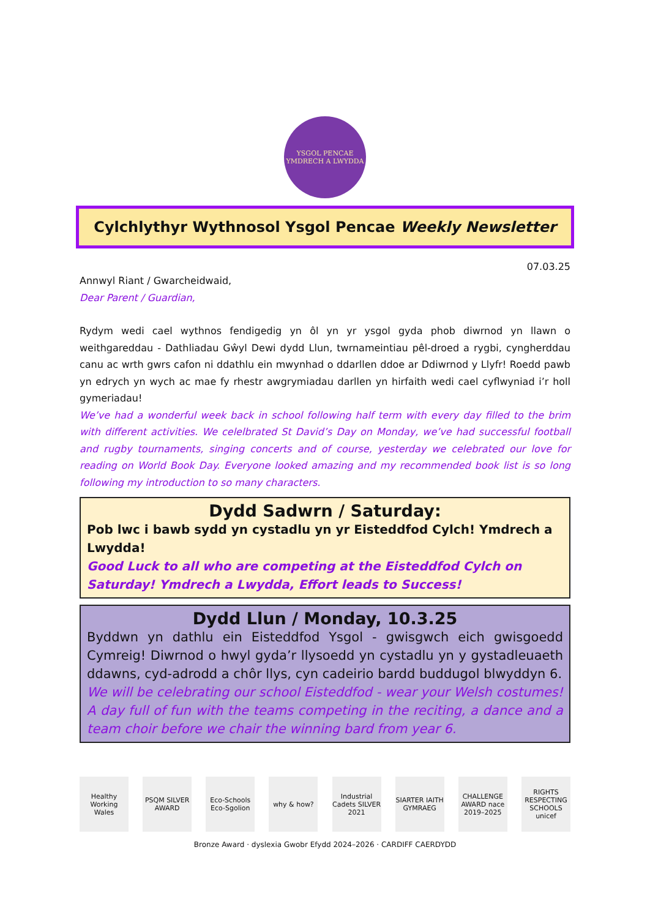YSGOL PENCAE
YMDRECH A LWYDDA
Cylchlythyr Wythnosol Ysgol Pencae Weekly Newsletter
07.03.25
Annwyl Riant / Gwarcheidwaid,
Dear Parent / Guardian,
Rydym wedi cael wythnos fendigedig yn ôl yn yr ysgol gyda phob diwrnod yn llawn o weithgareddau - Dathliadau Gŵyl Dewi dydd Llun, twrnameintiau pêl-droed a rygbi, cyngherddau canu ac wrth gwrs cafon ni ddathlu ein mwynhad o ddarllen ddoe ar Ddiwrnod y Llyfr! Roedd pawb yn edrych yn wych ac mae fy rhestr awgrymiadau darllen yn hirfaith wedi cael cyflwyniad i’r holl gymeriadau!
We’ve had a wonderful week back in school following half term with every day filled to the brim with different activities. We celelbrated St David’s Day on Monday, we’ve had successful football and rugby tournaments, singing concerts and of course, yesterday we celebrated our love for reading on World Book Day. Everyone looked amazing and my recommended book list is so long following my introduction to so many characters.
Dydd Sadwrn / Saturday:
Pob lwc i bawb sydd yn cystadlu yn yr Eisteddfod Cylch! Ymdrech a Lwydda!
Good Luck to all who are competing at the Eisteddfod Cylch on Saturday! Ymdrech a Lwydda, Effort leads to Success!
Dydd Llun / Monday, 10.3.25
Byddwn yn dathlu ein Eisteddfod Ysgol - gwisgwch eich gwisgoedd Cymreig! Diwrnod o hwyl gyda’r llysoedd yn cystadlu yn y gystadleuaeth ddawns, cyd-adrodd a chôr llys, cyn cadeirio bardd buddugol blwyddyn 6.
We will be celebrating our school Eisteddfod - wear your Welsh costumes! A day full of fun with the teams competing in the reciting, a dance and a team choir before we chair the winning bard from year 6.
Healthy Working Wales
PSQM SILVER AWARD
Eco-Schools Eco-Sgolion
why & how? Industrial Cadets SILVER 2021
SIARTER IAITH GYMRAEG
CHALLENGE AWARD nace 2019–2025
RIGHTS RESPECTING SCHOOLS unicef
Bronze Award · dyslexia Gwobr Efydd 2024–2026 · CARDIFF CAERDYDD